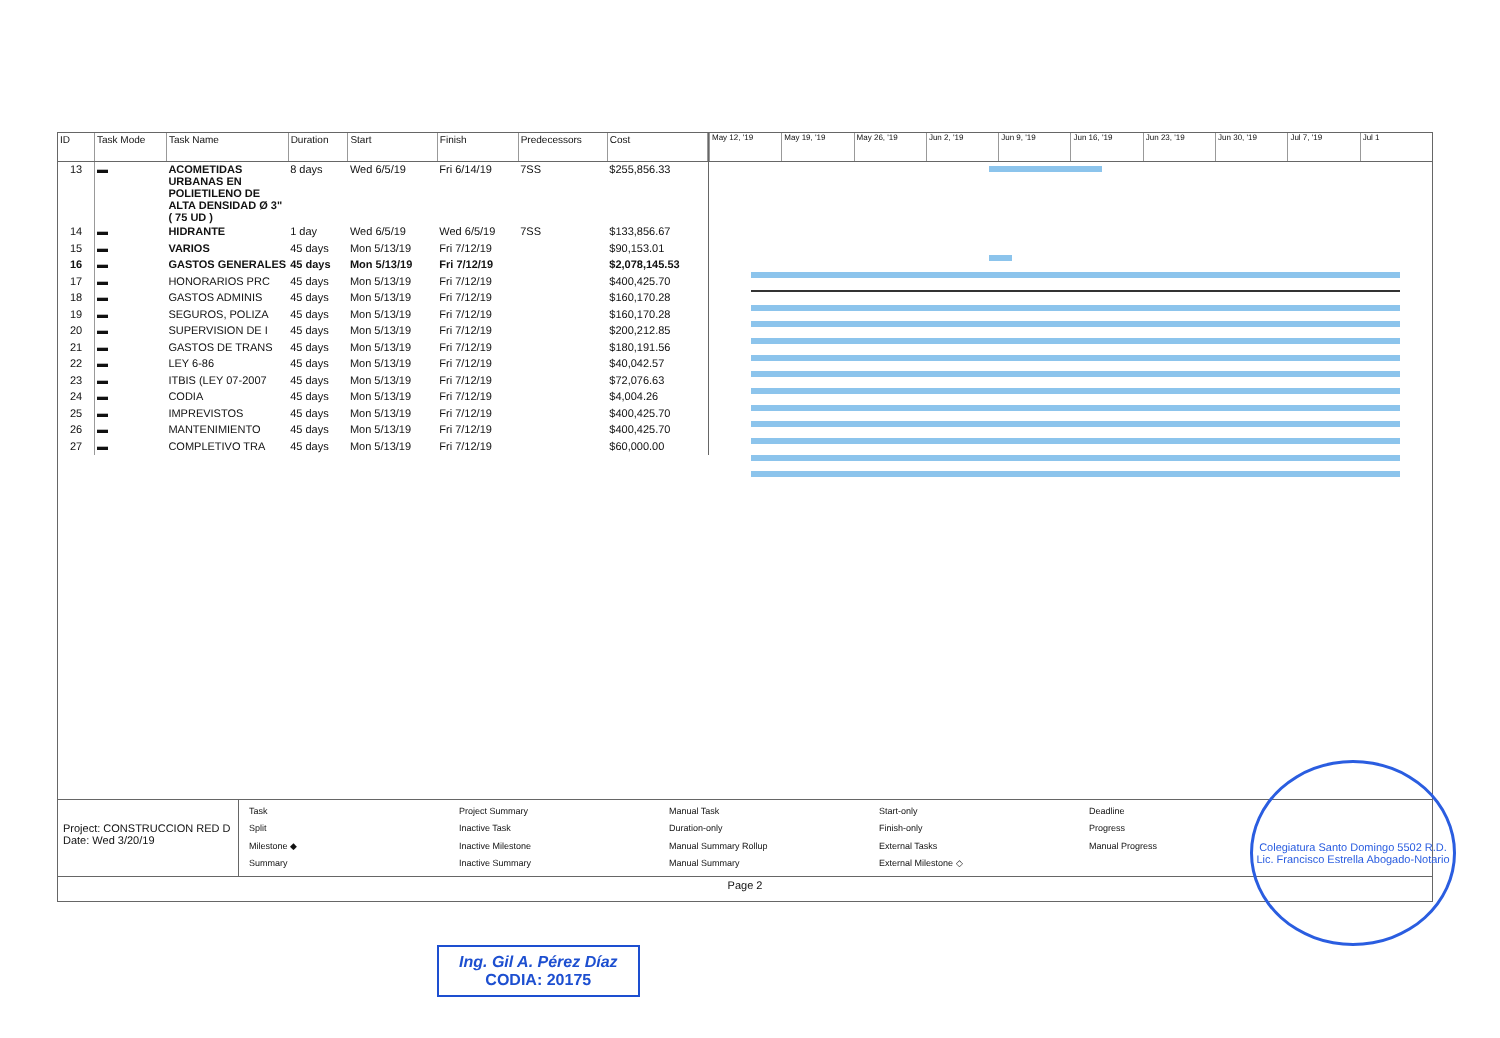| ID | Task Mode | Task Name | Duration | Start | Finish | Predecessors | Cost |
| --- | --- | --- | --- | --- | --- | --- | --- |
| 13 | ▬ | ACOMETIDAS URBANAS EN POLIETILENO DE ALTA DENSIDAD Ø 3" ( 75 UD ) | 8 days | Wed 6/5/19 | Fri 6/14/19 | 7SS | $255,856.33 |
| 14 | ▬ | HIDRANTE | 1 day | Wed 6/5/19 | Wed 6/5/19 | 7SS | $133,856.67 |
| 15 | ▬ | VARIOS | 45 days | Mon 5/13/19 | Fri 7/12/19 | | $90,153.01 |
| 16 | ▬ | GASTOS GENERALES | 45 days | Mon 5/13/19 | Fri 7/12/19 | | $2,078,145.53 |
| 17 | ▬ | HONORARIOS PRC | 45 days | Mon 5/13/19 | Fri 7/12/19 | | $400,425.70 |
| 18 | ▬ | GASTOS ADMINIS | 45 days | Mon 5/13/19 | Fri 7/12/19 | | $160,170.28 |
| 19 | ▬ | SEGUROS, POLIZA | 45 days | Mon 5/13/19 | Fri 7/12/19 | | $160,170.28 |
| 20 | ▬ | SUPERVISION DE I | 45 days | Mon 5/13/19 | Fri 7/12/19 | | $200,212.85 |
| 21 | ▬ | GASTOS DE TRANS | 45 days | Mon 5/13/19 | Fri 7/12/19 | | $180,191.56 |
| 22 | ▬ | LEY 6-86 | 45 days | Mon 5/13/19 | Fri 7/12/19 | | $40,042.57 |
| 23 | ▬ | ITBIS (LEY 07-2007 | 45 days | Mon 5/13/19 | Fri 7/12/19 | | $72,076.63 |
| 24 | ▬ | CODIA | 45 days | Mon 5/13/19 | Fri 7/12/19 | | $4,004.26 |
| 25 | ▬ | IMPREVISTOS | 45 days | Mon 5/13/19 | Fri 7/12/19 | | $400,425.70 |
| 26 | ▬ | MANTENIMIENTO | 45 days | Mon 5/13/19 | Fri 7/12/19 | | $400,425.70 |
| 27 | ▬ | COMPLETIVO TRA | 45 days | Mon 5/13/19 | Fri 7/12/19 | | $60,000.00 |
May 12, '19 May 19, '19 May 26, '19 Jun 2, '19 Jun 9, '19 Jun 16, '19 Jun 23, '19 Jun 30, '19 Jul 7, '19 Jul 1
Project: CONSTRUCCION RED D
Date: Wed 3/20/19
Task Project Summary Manual Task Start-only Deadline Split Inactive Task Duration-only Finish-only Progress Milestone ◆ Inactive Milestone Manual Summary Rollup External Tasks Manual Progress Summary Inactive Summary Manual Summary External Milestone ◇
Page 2
Colegiatura Santo Domingo 5502 R.D.
Lic. Francisco Estrella Abogado-Notario
Ing. Gil A. Pérez Díaz
CODIA: 20175